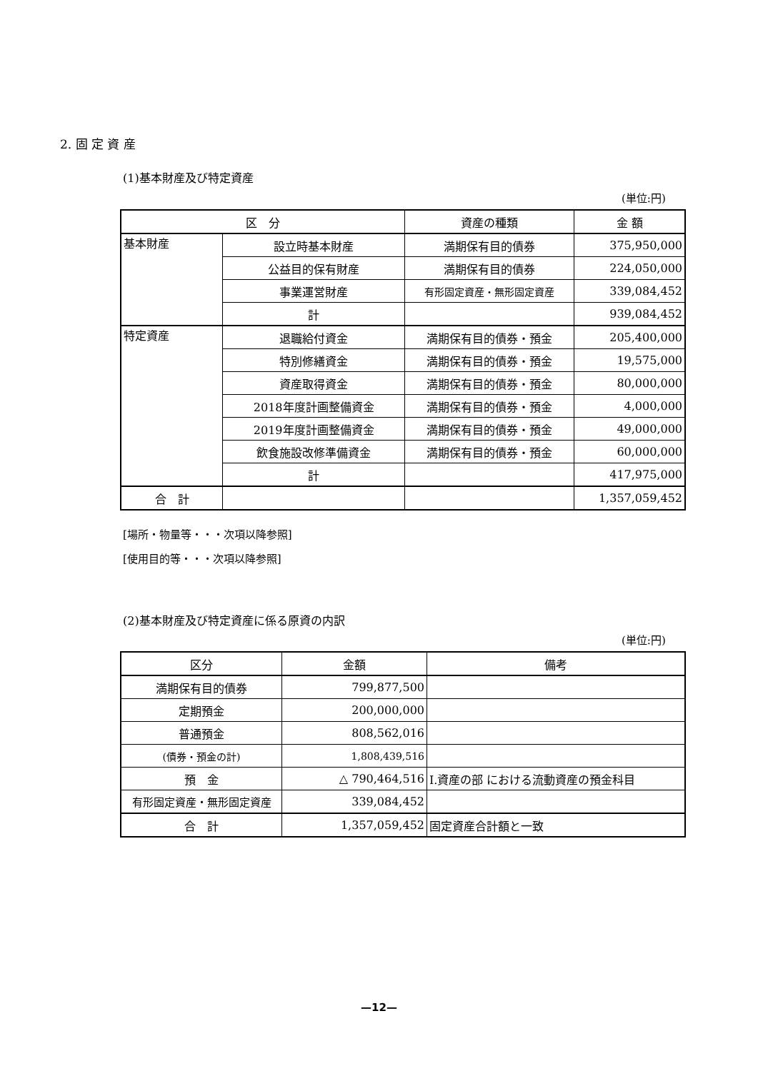2. 固 定 資 産
(1)基本財産及び特定資産
(単位:円)
| 区 分 | | 資産の種類 | 金 額 |
| --- | --- | --- | --- |
| 基本財産 | 設立時基本財産 | 満期保有目的債券 | 375,950,000 |
| | 公益目的保有財産 | 満期保有目的債券 | 224,050,000 |
| | 事業運営財産 | 有形固定資産・無形固定資産 | 339,084,452 |
| | 計 | | 939,084,452 |
| 特定資産 | 退職給付資金 | 満期保有目的債券・預金 | 205,400,000 |
| | 特別修繕資金 | 満期保有目的債券・預金 | 19,575,000 |
| | 資産取得資金 | 満期保有目的債券・預金 | 80,000,000 |
| | 2018年度計画整備資金 | 満期保有目的債券・預金 | 4,000,000 |
| | 2019年度計画整備資金 | 満期保有目的債券・預金 | 49,000,000 |
| | 飲食施設改修準備資金 | 満期保有目的債券・預金 | 60,000,000 |
| | 計 | | 417,975,000 |
| 合 計 | | | 1,357,059,452 |
[場所・物量等・・・次項以降参照]
[使用目的等・・・次項以降参照]
(2)基本財産及び特定資産に係る原資の内訳
(単位:円)
| 区分 | 金額 | 備考 |
| --- | --- | --- |
| 満期保有目的債券 | 799,877,500 | |
| 定期預金 | 200,000,000 | |
| 普通預金 | 808,562,016 | |
| (債券・預金の計) | 1,808,439,516 | |
| 預 金 | △ 790,464,516 | Ⅰ.資産の部 における流動資産の預金科目 |
| 有形固定資産・無形固定資産 | 339,084,452 | |
| 合 計 | 1,357,059,452 | 固定資産合計額と一致 |
—12—